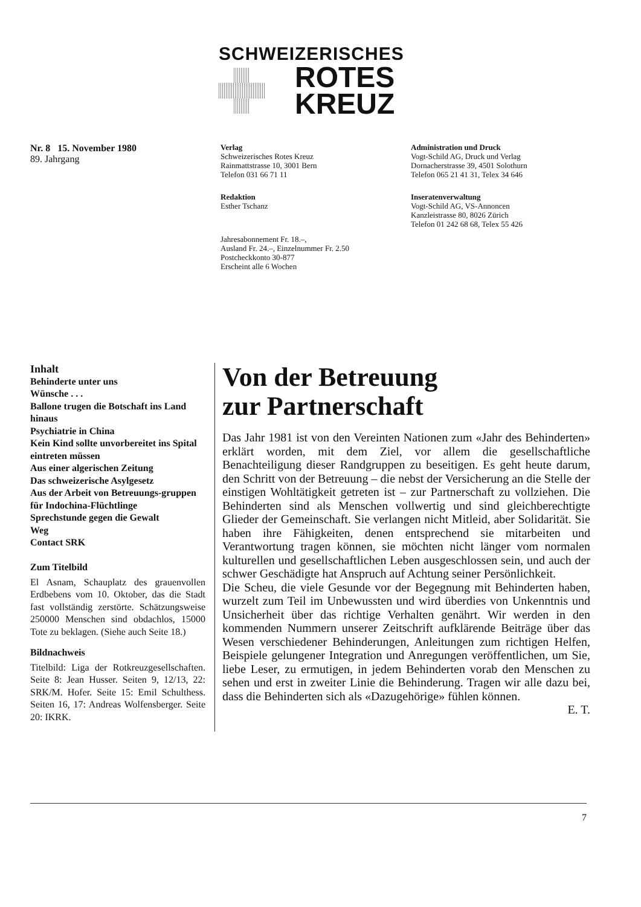SCHWEIZERISCHES
ROTES
KREUZ
Nr. 8 15. November 1980
89. Jahrgang
Verlag
Schweizerisches Rotes Kreuz
Rainmattstrasse 10, 3001 Bern
Telefon 031 66 71 11
Redaktion
Esther Tschanz
Jahresabonnement Fr. 18.–,
Ausland Fr. 24.–, Einzelnummer Fr. 2.50
Postcheckkonto 30-877
Erscheint alle 6 Wochen
Administration und Druck
Vogt-Schild AG, Druck und Verlag
Dornacherstrasse 39, 4501 Solothurn
Telefon 065 21 41 31, Telex 34 646
Inseratenverwaltung
Vogt-Schild AG, VS-Annoncen
Kanzleistrasse 80, 8026 Zürich
Telefon 01 242 68 68, Telex 55 426
Inhalt
Behinderte unter uns
Wünsche . . .
Ballone trugen die Botschaft ins Land hinaus
Psychiatrie in China
Kein Kind sollte unvorbereitet ins Spital eintreten müssen
Aus einer algerischen Zeitung
Das schweizerische Asylgesetz
Aus der Arbeit von Betreuungs-gruppen für Indochina-Flüchtlinge
Sprechstunde gegen die Gewalt
Weg
Contact SRK
Zum Titelbild
El Asnam, Schauplatz des grauenvollen Erdbebens vom 10. Oktober, das die Stadt fast vollständig zerstörte. Schätzungsweise 250000 Menschen sind obdachlos, 15000 Tote zu beklagen. (Siehe auch Seite 18.)
Bildnachweis
Titelbild: Liga der Rotkreuzgesellschaften. Seite 8: Jean Husser. Seiten 9, 12/13, 22: SRK/M. Hofer. Seite 15: Emil Schulthess. Seiten 16, 17: Andreas Wolfensberger. Seite 20: IKRK.
Von der Betreuung
zur Partnerschaft
Das Jahr 1981 ist von den Vereinten Nationen zum «Jahr des Behinderten» erklärt worden, mit dem Ziel, vor allem die gesellschaftliche Benachteiligung dieser Randgruppen zu beseitigen. Es geht heute darum, den Schritt von der Betreuung – die nebst der Versicherung an die Stelle der einstigen Wohltätigkeit getreten ist – zur Partnerschaft zu vollziehen. Die Behinderten sind als Menschen vollwertig und sind gleichberechtigte Glieder der Gemeinschaft. Sie verlangen nicht Mitleid, aber Solidarität. Sie haben ihre Fähigkeiten, denen entsprechend sie mitarbeiten und Verantwortung tragen können, sie möchten nicht länger vom normalen kulturellen und gesellschaftlichen Leben ausgeschlossen sein, und auch der schwer Geschädigte hat Anspruch auf Achtung seiner Persönlichkeit.
Die Scheu, die viele Gesunde vor der Begegnung mit Behinderten haben, wurzelt zum Teil im Unbewussten und wird überdies von Unkenntnis und Unsicherheit über das richtige Verhalten genährt. Wir werden in den kommenden Nummern unserer Zeitschrift aufklärende Beiträge über das Wesen verschiedener Behinderungen, Anleitungen zum richtigen Helfen, Beispiele gelungener Integration und Anregungen veröffentlichen, um Sie, liebe Leser, zu ermutigen, in jedem Behinderten vorab den Menschen zu sehen und erst in zweiter Linie die Behinderung. Tragen wir alle dazu bei, dass die Behinderten sich als «Dazugehörige» fühlen können.
E. T.
7